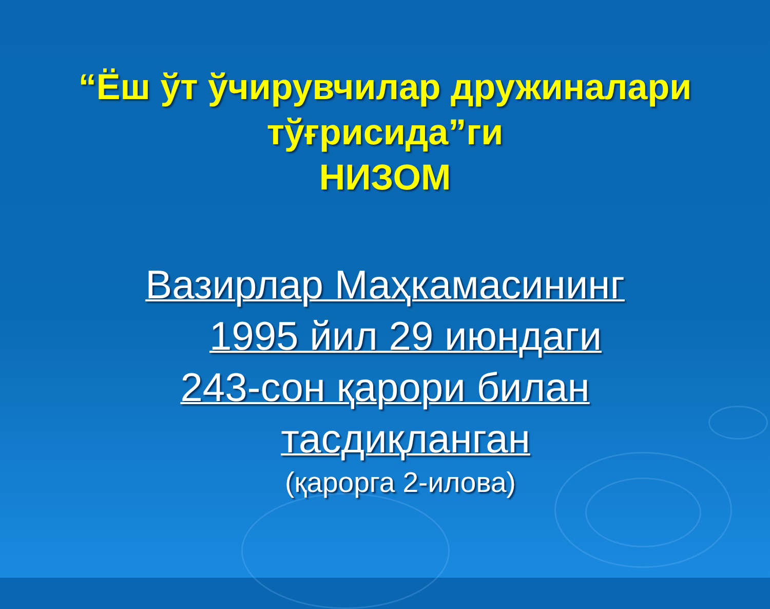“Ёш ўт ўчирувчилар дружиналари тўғрисида”ги
НИЗОМ
Вазирлар Маҳкамасининг
1995 йил 29 июндаги
243-сон қарори билан
тасдиқланган
(қарорга 2-илова)